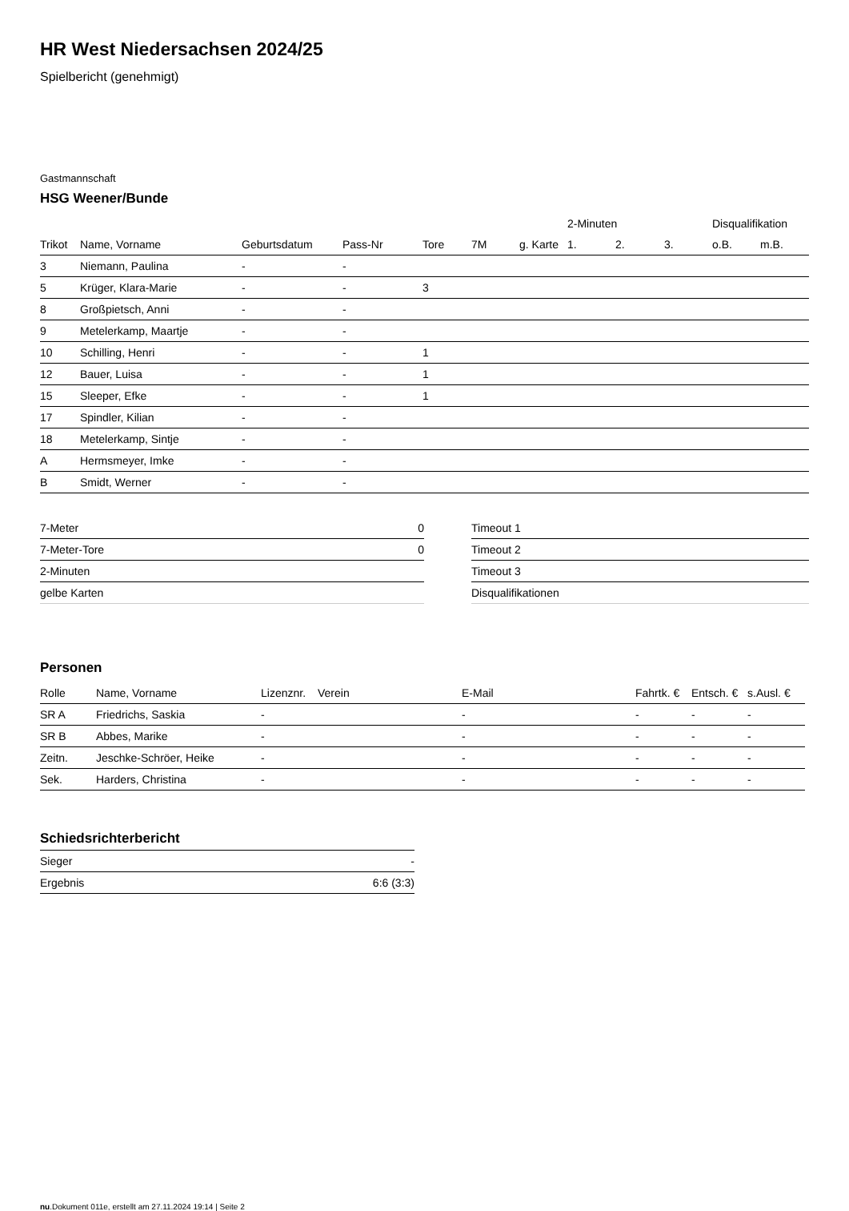HR West Niedersachsen 2024/25
Spielbericht (genehmigt)
Gastmannschaft
HSG Weener/Bunde
| | | | | | | | 2-Minuten | | | Disqualifikation | |
| --- | --- | --- | --- | --- | --- | --- | --- | --- | --- | --- | --- |
| Trikot | Name, Vorname | Geburtsdatum | Pass-Nr | Tore | 7M | g. Karte | 1. | 2. | 3. | o.B. | m.B. |
| 3 | Niemann, Paulina | - | - | | | | | | | | |
| 5 | Krüger, Klara-Marie | - | - | 3 | | | | | | | |
| 8 | Großpietsch, Anni | - | - | | | | | | | | |
| 9 | Metelerkamp, Maartje | - | - | | | | | | | | |
| 10 | Schilling, Henri | - | - | 1 | | | | | | | |
| 12 | Bauer, Luisa | - | - | 1 | | | | | | | |
| 15 | Sleeper, Efke | - | - | 1 | | | | | | | |
| 17 | Spindler, Kilian | - | - | | | | | | | | |
| 18 | Metelerkamp, Sintje | - | - | | | | | | | | |
| A | Hermsmeyer, Imke | - | - | | | | | | | | |
| B | Smidt, Werner | - | - | | | | | | | | |
| 7-Meter | 0 |
| 7-Meter-Tore | 0 |
| 2-Minuten | |
| gelbe Karten | |
| Timeout 1 |
| Timeout 2 |
| Timeout 3 |
| Disqualifikationen |
Personen
| Rolle | Name, Vorname | Lizenznr. | Verein | E-Mail | Fahrtk. € | Entsch. € | s.Ausl. € |
| --- | --- | --- | --- | --- | --- | --- | --- |
| SR A | Friedrichs, Saskia | - | | - | - | - | - |
| SR B | Abbes, Marike | - | | - | - | - | - |
| Zeitn. | Jeschke-Schröer, Heike | - | | - | - | - | - |
| Sek. | Harders, Christina | - | | - | - | - | - |
Schiedsrichterbericht
| Sieger | - |
| Ergebnis | 6:6 (3:3) |
nu.Dokument 011e, erstellt am 27.11.2024 19:14 | Seite 2